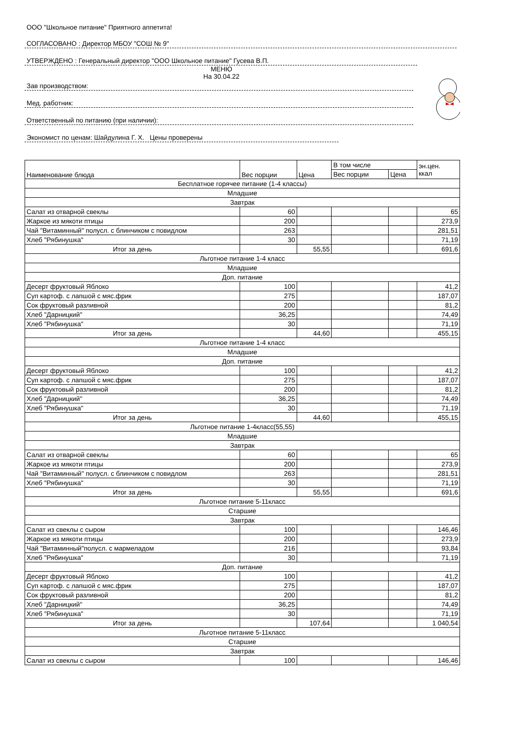ООО "Школьное питание" Приятного аппетита!
СОГЛАСОВАНО : Директор МБОУ "СОШ № 9"
УТВЕРЖДЕНО : Генеральный директор "ООО Школьное питание" Гусева В.П.
МЕНЮ
На 30.04.22
Зав производством:
Мед. работник:
Ответственный по питанию (при наличии):
Экономист по ценам: Шайдулина Г. Х. Цены проверены
| Наименование блюда | Вес порции | Цена | В том числе | | эн.цен. ккал |
| --- | --- | --- | --- | --- | --- |
| | | | Вес порции | Цена | |
| Бесплатное горячее питание (1-4 классы) | | | | | |
| Младшие | | | | | |
| Завтрак | | | | | |
| Салат из отварной свеклы | 60 | | | | 65 |
| Жаркое из мякоти птицы | 200 | | | | 273,9 |
| Чай "Витаминный" полусл. с блинчиком с повидлом | 263 | | | | 281,51 |
| Хлеб "Рябинушка" | 30 | | | | 71,19 |
| Итог за день | | 55,55 | | | 691,6 |
| Льготное питание 1-4 класс | | | | | |
| Младшие | | | | | |
| Доп. питание | | | | | |
| Десерт фруктовый Яблоко | 100 | | | | 41,2 |
| Суп картоф. с лапшой с мяс.фрик | 275 | | | | 187,07 |
| Сок фруктовый разливной | 200 | | | | 81,2 |
| Хлеб "Дарницкий" | 36,25 | | | | 74,49 |
| Хлеб "Рябинушка" | 30 | | | | 71,19 |
| Итог за день | | 44,60 | | | 455,15 |
| Льготное питание 1-4 класс | | | | | |
| Младшие | | | | | |
| Доп. питание | | | | | |
| Десерт фруктовый Яблоко | 100 | | | | 41,2 |
| Суп картоф. с лапшой с мяс.фрик | 275 | | | | 187,07 |
| Сок фруктовый разливной | 200 | | | | 81,2 |
| Хлеб "Дарницкий" | 36,25 | | | | 74,49 |
| Хлеб "Рябинушка" | 30 | | | | 71,19 |
| Итог за день | | 44,60 | | | 455,15 |
| Льготное питание 1-4класс(55,55) | | | | | |
| Младшие | | | | | |
| Завтрак | | | | | |
| Салат из отварной свеклы | 60 | | | | 65 |
| Жаркое из мякоти птицы | 200 | | | | 273,9 |
| Чай "Витаминный" полусл. с блинчиком с повидлом | 263 | | | | 281,51 |
| Хлеб "Рябинушка" | 30 | | | | 71,19 |
| Итог за день | | 55,55 | | | 691,6 |
| Льготное питание 5-11класс | | | | | |
| Старшие | | | | | |
| Завтрак | | | | | |
| Салат из свеклы с сыром | 100 | | | | 146,46 |
| Жаркое из мякоти птицы | 200 | | | | 273,9 |
| Чай "Витаминный"полусл. с мармеладом | 216 | | | | 93,84 |
| Хлеб "Рябинушка" | 30 | | | | 71,19 |
| Доп. питание | | | | | |
| Десерт фруктовый Яблоко | 100 | | | | 41,2 |
| Суп картоф. с лапшой с мяс.фрик | 275 | | | | 187,07 |
| Сок фруктовый разливной | 200 | | | | 81,2 |
| Хлеб "Дарницкий" | 36,25 | | | | 74,49 |
| Хлеб "Рябинушка" | 30 | | | | 71,19 |
| Итог за день | | 107,64 | | | 1 040,54 |
| Льготное питание 5-11класс | | | | | |
| Старшие | | | | | |
| Завтрак | | | | | |
| Салат из свеклы с сыром | 100 | | | | 146,46 |